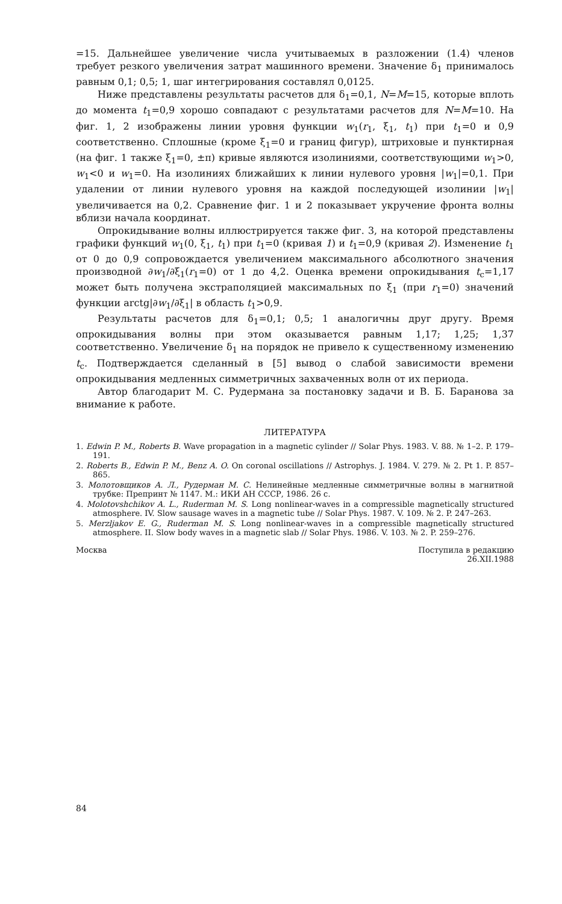=15. Дальнейшее увеличение числа учитываемых в разложении (1.4) членов требует резкого увеличения затрат машинного времени. Значение δ<sub>1</sub> принималось равным 0,1; 0,5; 1, шаг интегрирования составлял 0,0125.
Ниже представлены результаты расчетов для δ<sub>1</sub>=0,1, N=M=15, которые вплоть до момента t<sub>1</sub>=0,9 хорошо совпадают с результатами расчетов для N=M=10. На фиг. 1, 2 изображены линии уровня функции w<sub>1</sub>(r<sub>1</sub>, ξ<sub>1</sub>, t<sub>1</sub>) при t<sub>1</sub>=0 и 0,9 соответственно. Сплошные (кроме ξ<sub>1</sub>=0 и границ фигур), штриховые и пунктирная (на фиг. 1 также ξ<sub>1</sub>=0, ±π) кривые являются изолиниями, соответствующими w<sub>1</sub>>0, w<sub>1</sub><0 и w<sub>1</sub>=0. На изолиниях ближайших к линии нулевого уровня |w<sub>1</sub>|=0,1. При удалении от линии нулевого уровня на каждой последующей изолинии |w<sub>1</sub>| увеличивается на 0,2. Сравнение фиг. 1 и 2 показывает укручение фронта волны вблизи начала координат.
Опрокидывание волны иллюстрируется также фиг. 3, на которой представлены графики функций w<sub>1</sub>(0, ξ<sub>1</sub>, t<sub>1</sub>) при t<sub>1</sub>=0 (кривая 1) и t<sub>1</sub>=0,9 (кривая 2). Изменение t<sub>1</sub> от 0 до 0,9 сопровождается увеличением максимального абсолютного значения производной ∂w<sub>1</sub>/∂ξ<sub>1</sub>(r<sub>1</sub>=0) от 1 до 4,2. Оценка времени опрокидывания t<sub>c</sub>=1,17 может быть получена экстраполяцией максимальных по ξ<sub>1</sub> (при r<sub>1</sub>=0) значений функции arctg|∂w<sub>1</sub>/∂ξ<sub>1</sub>| в область t<sub>1</sub>>0,9.
Результаты расчетов для δ<sub>1</sub>=0,1; 0,5; 1 аналогичны друг другу. Время опрокидывания волны при этом оказывается равным 1,17; 1,25; 1,37 соответственно. Увеличение δ<sub>1</sub> на порядок не привело к существенному изменению t<sub>c</sub>. Подтверждается сделанный в [5] вывод о слабой зависимости времени опрокидывания медленных симметричных захваченных волн от их периода.
Автор благодарит М. С. Рудермана за постановку задачи и В. Б. Баранова за внимание к работе.
ЛИТЕРАТУРА
1. Edwin P. M., Roberts B. Wave propagation in a magnetic cylinder // Solar Phys. 1983. V. 88. № 1–2. P. 179–191.
2. Roberts B., Edwin P. M., Benz A. O. On coronal oscillations // Astrophys. J. 1984. V. 279. № 2. Pt 1. P. 857–865.
3. Молотовщиков А. Л., Рудерман М. С. Нелинейные медленные симметричные волны в магнитной трубке: Препринт № 1147. М.: ИКИ АН СССР, 1986. 26 с.
4. Molotovshchikov A. L., Ruderman M. S. Long nonlinear-waves in a compressible magnetically structured atmosphere. IV. Slow sausage waves in a magnetic tube // Solar Phys. 1987. V. 109. № 2. P. 247–263.
5. Merzljakov E. G., Ruderman M. S. Long nonlinear-waves in a compressible magnetically structured atmosphere. II. Slow body waves in a magnetic slab // Solar Phys. 1986. V. 103. № 2. P. 259–276.
Москва Поступила в редакцию
26.XII.1988
84